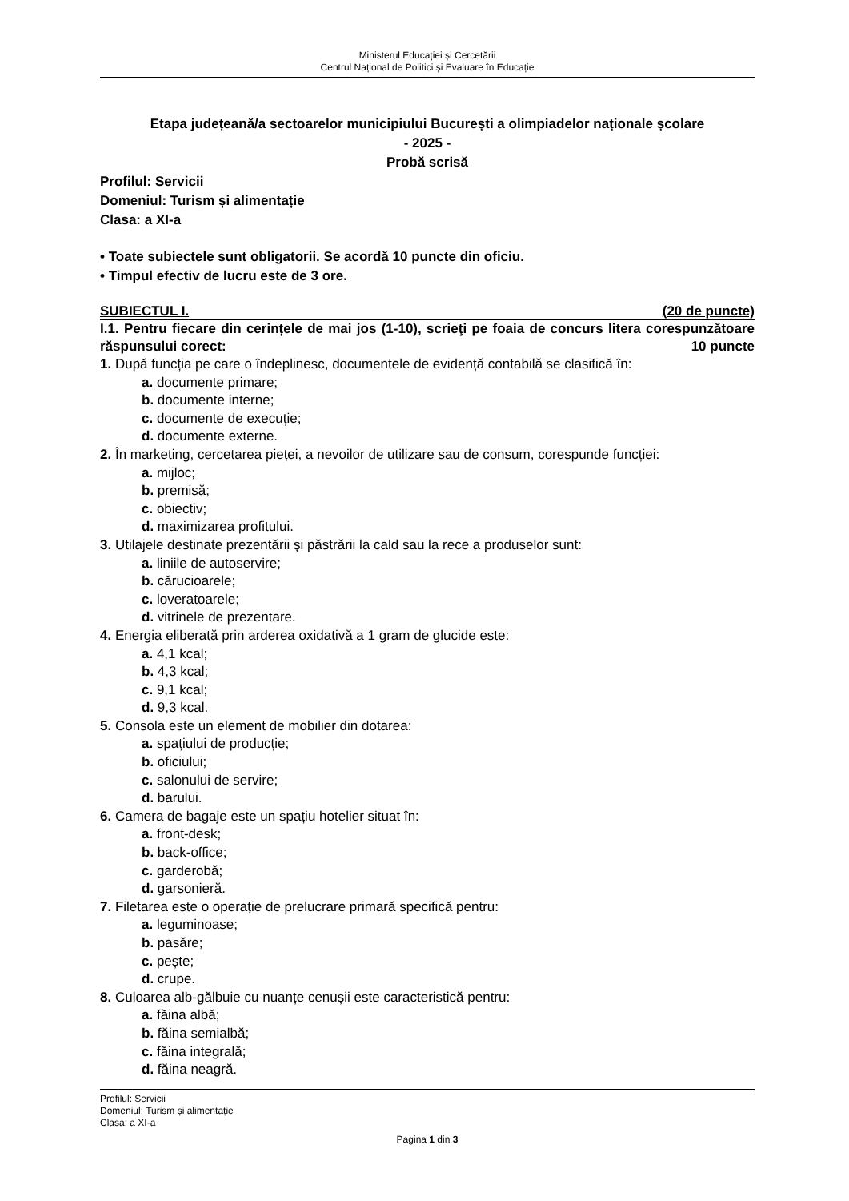Ministerul Educației și Cercetării
Centrul Național de Politici și Evaluare în Educație
Etapa județeană/a sectoarelor municipiului București a olimpiadelor naționale școlare
- 2025 -
Probă scrisă
Profilul: Servicii
Domeniul: Turism și alimentație
Clasa: a XI-a
• Toate subiectele sunt obligatorii. Se acordă 10 puncte din oficiu.
• Timpul efectiv de lucru este de 3 ore.
SUBIECTUL I. (20 de puncte)
I.1. Pentru fiecare din cerințele de mai jos (1-10), scrieţi pe foaia de concurs litera corespunzătoare răspunsului corect: 10 puncte
1. După funcția pe care o îndeplinesc, documentele de evidență contabilă se clasifică în:
a. documente primare;
b. documente interne;
c. documente de execuție;
d. documente externe.
2. În marketing, cercetarea pieței, a nevoilor de utilizare sau de consum, corespunde funcției:
a. mijloc;
b. premisă;
c. obiectiv;
d. maximizarea profitului.
3. Utilajele destinate prezentării și păstrării la cald sau la rece a produselor sunt:
a. liniile de autoservire;
b. cărucioarele;
c. loveratoarele;
d. vitrinele de prezentare.
4. Energia eliberată prin arderea oxidativă a 1 gram de glucide este:
a. 4,1 kcal;
b. 4,3 kcal;
c. 9,1 kcal;
d. 9,3 kcal.
5. Consola este un element de mobilier din dotarea:
a. spațiului de producție;
b. oficiului;
c. salonului de servire;
d. barului.
6. Camera de bagaje este un spațiu hotelier situat în:
a. front-desk;
b. back-office;
c. garderobă;
d. garsonieră.
7. Filetarea este o operație de prelucrare primară specifică pentru:
a. leguminoase;
b. pasăre;
c. pește;
d. crupe.
8. Culoarea alb-gălbuie cu nuanțe cenușii este caracteristică pentru:
a. făina albă;
b. făina semialbă;
c. făina integrală;
d. făina neagră.
Profilul: Servicii
Domeniul: Turism și alimentație
Clasa: a XI-a
Pagina 1 din 3